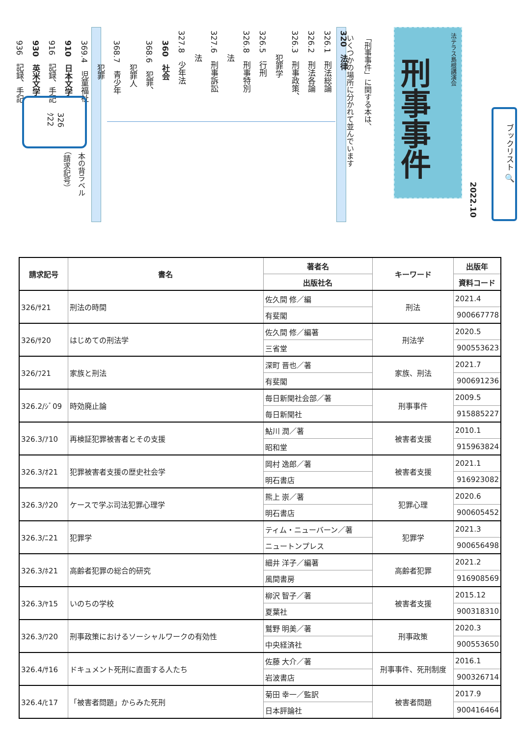法テラス島根講演会
刑事事件
2022.10
ブックリスト 🔍
「刑事事件」に関する本は、
いくつかの場所に分かれて並んでいます
320　法律
326.1　刑法総論
326.2　刑法各論
326.3　刑事政策、
　　　犯罪学
326.5　行刑
326.8　刑事特別
　　　法
327.6　刑事訴訟
　　　法
327.8　少年法
360　社会
368.6　犯罪、
　　　犯罪人
368.7　青少年
　　　犯罪
369.4　児童福祉
910　日本文学
916　記録、手記
930　英米文学
936　記録、手記
326
ｸ22
本の背ラベル
（請求記号）
| 請求記号 | 書名 | 著者名 | キーワード | 出版年 |
| --- | --- | --- | --- | --- |
| | | 出版社名 | | 資料コード |
| 326/ｻ21 | 刑法の時間 | 佐久間 修／編 | 刑法 | 2021.4 |
| | | 有斐閣 | | 900667778 |
| 326/ｻ20 | はじめての刑法学 | 佐久間 修／編著 | 刑法学 | 2020.5 |
| | | 三省堂 | | 900553623 |
| 326/ﾌ21 | 家族と刑法 | 深町 晋也／著 | 家族、刑法 | 2021.7 |
| | | 有斐閣 | | 900691236 |
| 326.2/ｼﾞ09 | 時効廃止論 | 毎日新聞社会部／著 | 刑事事件 | 2009.5 |
| | | 毎日新聞社 | | 915885227 |
| 326.3/ｱ10 | 再検証犯罪被害者とその支援 | 鮎川 潤／著 | 被害者支援 | 2010.1 |
| | | 昭和堂 | | 915963824 |
| 326.3/ｵ21 | 犯罪被害者支援の歴史社会学 | 岡村 逸郎／著 | 被害者支援 | 2021.1 |
| | | 明石書店 | | 916923082 |
| 326.3/ｸ20 | ケースで学ぶ司法犯罪心理学 | 熊上 崇／著 | 犯罪心理 | 2020.6 |
| | | 明石書店 | | 900605452 |
| 326.3/ﾆ21 | 犯罪学 | ティム・ニューバーン／著 | 犯罪学 | 2021.3 |
| | | ニュートンプレス | | 900656498 |
| 326.3/ﾎ21 | 高齢者犯罪の総合的研究 | 細井 洋子／編著 | 高齢者犯罪 | 2021.2 |
| | | 風間書房 | | 916908569 |
| 326.3/ﾔ15 | いのちの学校 | 柳沢 智子／著 | 被害者支援 | 2015.12 |
| | | 夏葉社 | | 900318310 |
| 326.3/ﾜ20 | 刑事政策におけるソーシャルワークの有効性 | 鷲野 明美／著 | 刑事政策 | 2020.3 |
| | | 中央経済社 | | 900553650 |
| 326.4/ｻ16 | ドキュメント死刑に直面する人たち | 佐藤 大介／著 | 刑事事件、死刑制度 | 2016.1 |
| | | 岩波書店 | | 900326714 |
| 326.4/ﾋ17 | 「被害者問題」からみた死刑 | 菊田 幸一／監訳 | 被害者問題 | 2017.9 |
| | | 日本評論社 | | 900416464 |